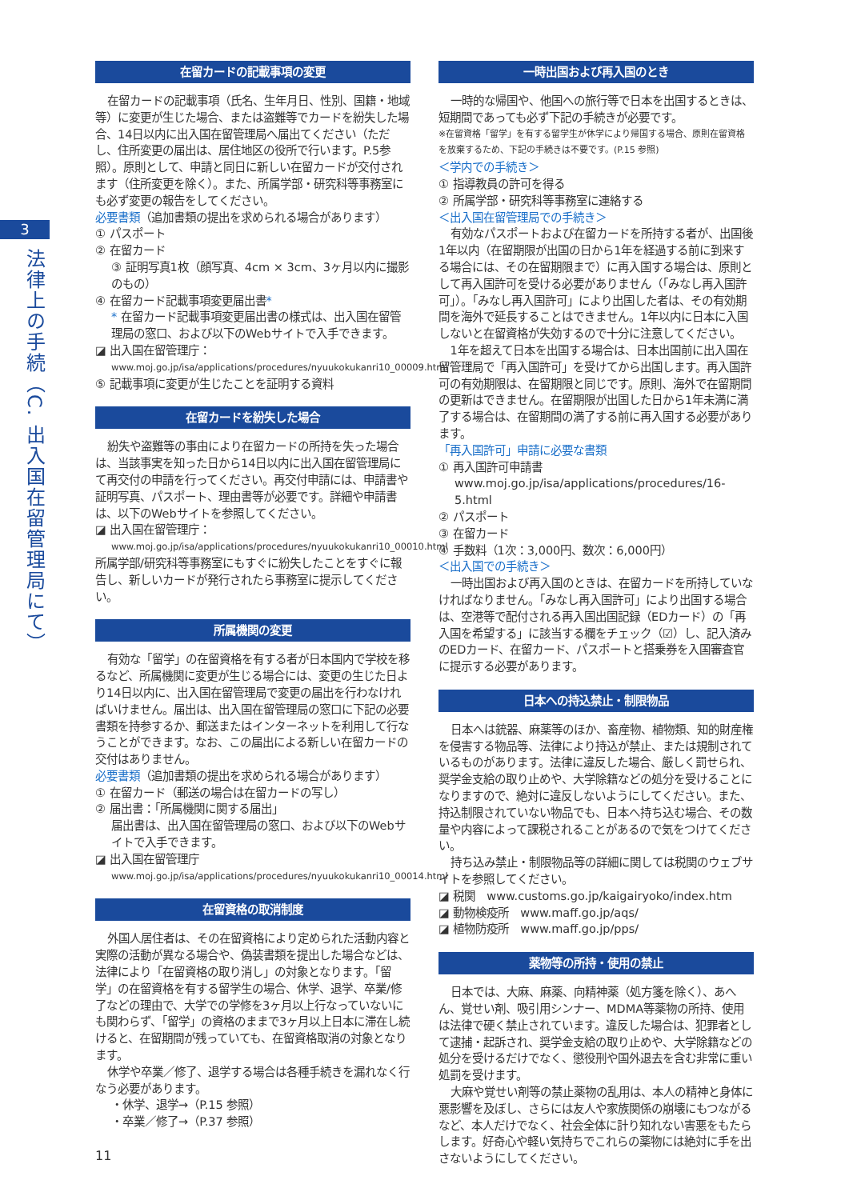3
法律上の手続（C. 出入国在留管理局にて）
在留カードの記載事項の変更
在留カードの記載事項（氏名、生年月日、性別、国籍・地域等）に変更が生じた場合、または盗難等でカードを紛失した場合、14日以内に出入国在留管理局へ届出てください（ただし、住所変更の届出は、居住地区の役所で行います。P.5参照）。原則として、申請と同日に新しい在留カードが交付されます（住所変更を除く）。また、所属学部・研究科等事務室にも必ず変更の報告をしてください。
必要書類（追加書類の提出を求められる場合があります）
① パスポート
② 在留カード
③ 証明写真1枚（顔写真、4cm × 3cm、3ヶ月以内に撮影のもの）
④ 在留カード記載事項変更届出書*
* 在留カード記載事項変更届出書の様式は、出入国在留管理局の窓口、および以下のWebサイトで入手できます。
◪ 出入国在留管理庁：
www.moj.go.jp/isa/applications/procedures/nyuukokukanri10_00009.html
⑤ 記載事項に変更が生じたことを証明する資料
在留カードを紛失した場合
紛失や盗難等の事由により在留カードの所持を失った場合は、当該事実を知った日から14日以内に出入国在留管理局にて再交付の申請を行ってください。再交付申請には、申請書や証明写真、パスポート、理由書等が必要です。詳細や申請書は、以下のWebサイトを参照してください。
◪ 出入国在留管理庁：
www.moj.go.jp/isa/applications/procedures/nyuukokukanri10_00010.html
所属学部/研究科等事務室にもすぐに紛失したことをすぐに報告し、新しいカードが発行されたら事務室に提示してください。
所属機関の変更
有効な「留学」の在留資格を有する者が日本国内で学校を移るなど、所属機関に変更が生じる場合には、変更の生じた日より14日以内に、出入国在留管理局で変更の届出を行わなければいけません。届出は、出入国在留管理局の窓口に下記の必要書類を持参するか、郵送またはインターネットを利用して行なうことができます。なお、この届出による新しい在留カードの交付はありません。
必要書類（追加書類の提出を求められる場合があります）
① 在留カード（郵送の場合は在留カードの写し）
② 届出書：「所属機関に関する届出」
届出書は、出入国在留管理局の窓口、および以下のWebサイトで入手できます。
◪ 出入国在留管理庁
www.moj.go.jp/isa/applications/procedures/nyuukokukanri10_00014.html
在留資格の取消制度
外国人居住者は、その在留資格により定められた活動内容と実際の活動が異なる場合や、偽装書類を提出した場合などは、法律により「在留資格の取り消し」の対象となります。「留学」の在留資格を有する留学生の場合、休学、退学、卒業/修了などの理由で、大学での学修を3ヶ月以上行なっていないにも関わらず、「留学」の資格のままで3ヶ月以上日本に滞在し続けると、在留期間が残っていても、在留資格取消の対象となります。
休学や卒業／修了、退学する場合は各種手続きを漏れなく行なう必要があります。
・休学、退学→（P.15 参照）
・卒業／修了→（P.37 参照）
一時出国および再入国のとき
一時的な帰国や、他国への旅行等で日本を出国するときは、短期間であっても必ず下記の手続きが必要です。
※在留資格「留学」を有する留学生が休学により帰国する場合、原則在留資格を放棄するため、下記の手続きは不要です。(P.15 参照)
＜学内での手続き＞
① 指導教員の許可を得る
② 所属学部・研究科等事務室に連絡する
＜出入国在留管理局での手続き＞
有効なパスポートおよび在留カードを所持する者が、出国後1年以内（在留期限が出国の日から1年を経過する前に到来する場合には、その在留期限まで）に再入国する場合は、原則として再入国許可を受ける必要がありません（「みなし再入国許可」）。「みなし再入国許可」により出国した者は、その有効期間を海外で延長することはできません。1年以内に日本に入国しないと在留資格が失効するので十分に注意してください。
1年を超えて日本を出国する場合は、日本出国前に出入国在留管理局で「再入国許可」を受けてから出国します。再入国許可の有効期限は、在留期限と同じです。原則、海外で在留期間の更新はできません。在留期限が出国した日から1年未満に満了する場合は、在留期間の満了する前に再入国する必要があります。
「再入国許可」申請に必要な書類
① 再入国許可申請書
www.moj.go.jp/isa/applications/procedures/16-5.html
② パスポート
③ 在留カード
④ 手数料（1次：3,000円、数次：6,000円）
＜出入国での手続き＞
一時出国および再入国のときは、在留カードを所持していなければなりません。「みなし再入国許可」により出国する場合は、空港等で配付される再入国出国記録（EDカード）の「再入国を希望する」に該当する欄をチェック（☑）し、記入済みのEDカード、在留カード、パスポートと搭乗券を入国審査官に提示する必要があります。
日本への持込禁止・制限物品
日本へは銃器、麻薬等のほか、畜産物、植物類、知的財産権を侵害する物品等、法律により持込が禁止、または規制されているものがあります。法律に違反した場合、厳しく罰せられ、奨学金支給の取り止めや、大学除籍などの処分を受けることになりますので、絶対に違反しないようにしてください。また、持込制限されていない物品でも、日本へ持ち込む場合、その数量や内容によって課税されることがあるので気をつけてください。
持ち込み禁止・制限物品等の詳細に関しては税関のウェブサイトを参照してください。
◪ 税関　www.customs.go.jp/kaigairyoko/index.htm
◪ 動物検疫所　www.maff.go.jp/aqs/
◪ 植物防疫所　www.maff.go.jp/pps/
薬物等の所持・使用の禁止
日本では、大麻、麻薬、向精神薬（処方箋を除く）、あへん、覚せい剤、吸引用シンナー、MDMA等薬物の所持、使用は法律で硬く禁止されています。違反した場合は、犯罪者として逮捕・起訴され、奨学金支給の取り止めや、大学除籍などの処分を受けるだけでなく、懲役刑や国外退去を含む非常に重い処罰を受けます。
大麻や覚せい剤等の禁止薬物の乱用は、本人の精神と身体に悪影響を及ぼし、さらには友人や家族関係の崩壊にもつながるなど、本人だけでなく、社会全体に計り知れない害悪をもたらします。好奇心や軽い気持ちでこれらの薬物には絶対に手を出さないようにしてください。
11